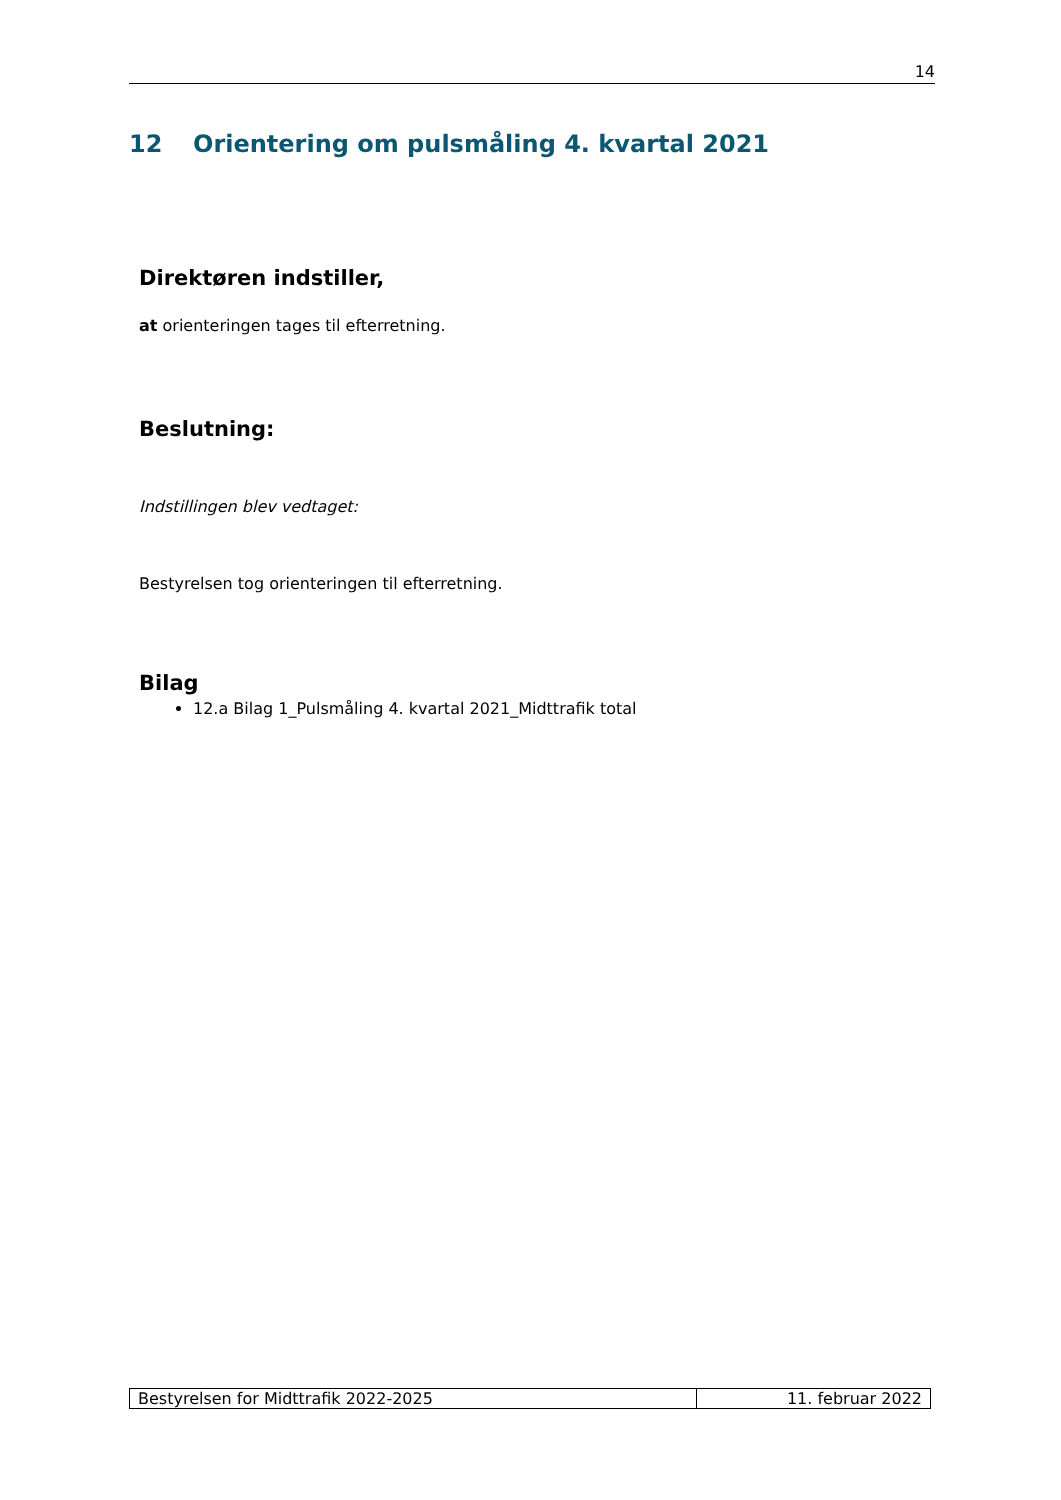14
12 Orientering om pulsmåling 4. kvartal 2021
Direktøren indstiller,
at orienteringen tages til efterretning.
Beslutning:
Indstillingen blev vedtaget:
Bestyrelsen tog orienteringen til efterretning.
Bilag
12.a Bilag 1_Pulsmåling 4. kvartal 2021_Midttrafik total
| Bestyrelsen for Midttrafik 2022-2025 | 11. februar 2022 |